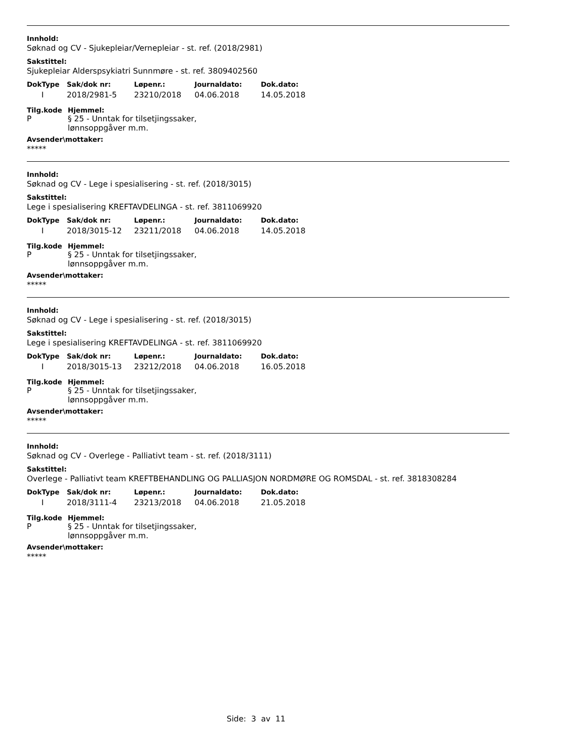Innhold:
Søknad og CV - Sjukepleiar/Vernepleiar - st. ref. (2018/2981)
Sakstittel:
Sjukepleiar Alderspsykiatri Sunnmøre - st. ref. 3809402560
| DokType | Sak/dok nr: | Løpenr.: | Journaldato: | Dok.dato: |
| --- | --- | --- | --- | --- |
| I | 2018/2981-5 | 23210/2018 | 04.06.2018 | 14.05.2018 |
| Tilg.kode | Hjemmel: |
| --- | --- |
| P | § 25 - Unntak for tilsetjingssaker, lønnsoppgåver m.m. |
Avsender\mottaker:
*****
Innhold:
Søknad og CV - Lege i spesialisering - st. ref. (2018/3015)
Sakstittel:
Lege i spesialisering KREFTAVDELINGA - st. ref. 3811069920
| DokType | Sak/dok nr: | Løpenr.: | Journaldato: | Dok.dato: |
| --- | --- | --- | --- | --- |
| I | 2018/3015-12 | 23211/2018 | 04.06.2018 | 14.05.2018 |
| Tilg.kode | Hjemmel: |
| --- | --- |
| P | § 25 - Unntak for tilsetjingssaker, lønnsoppgåver m.m. |
Avsender\mottaker:
*****
Innhold:
Søknad og CV - Lege i spesialisering - st. ref. (2018/3015)
Sakstittel:
Lege i spesialisering KREFTAVDELINGA - st. ref. 3811069920
| DokType | Sak/dok nr: | Løpenr.: | Journaldato: | Dok.dato: |
| --- | --- | --- | --- | --- |
| I | 2018/3015-13 | 23212/2018 | 04.06.2018 | 16.05.2018 |
| Tilg.kode | Hjemmel: |
| --- | --- |
| P | § 25 - Unntak for tilsetjingssaker, lønnsoppgåver m.m. |
Avsender\mottaker:
*****
Innhold:
Søknad og CV - Overlege - Palliativt team - st. ref. (2018/3111)
Sakstittel:
Overlege - Palliativt team KREFTBEHANDLING OG PALLIASJON NORDMØRE OG ROMSDAL - st. ref. 3818308284
| DokType | Sak/dok nr: | Løpenr.: | Journaldato: | Dok.dato: |
| --- | --- | --- | --- | --- |
| I | 2018/3111-4 | 23213/2018 | 04.06.2018 | 21.05.2018 |
| Tilg.kode | Hjemmel: |
| --- | --- |
| P | § 25 - Unntak for tilsetjingssaker, lønnsoppgåver m.m. |
Avsender\mottaker:
*****
Side: 3 av 11